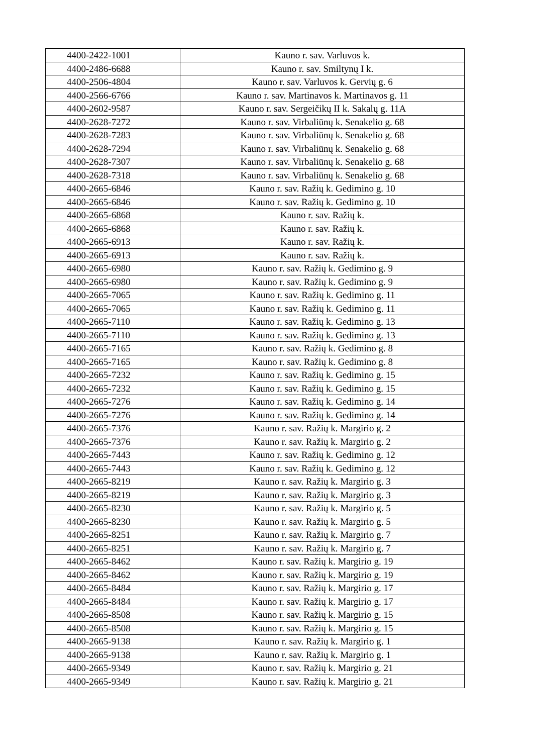| 4400-2422-1001 | Kauno r. sav. Varluvos k. |
| 4400-2486-6688 | Kauno r. sav. Smiltynų I k. |
| 4400-2506-4804 | Kauno r. sav. Varluvos k. Gervių g. 6 |
| 4400-2566-6766 | Kauno r. sav. Martinavos k. Martinavos g. 11 |
| 4400-2602-9587 | Kauno r. sav. Sergeičikų II k. Sakalų g. 11A |
| 4400-2628-7272 | Kauno r. sav. Virbaliūnų k. Senakelio g. 68 |
| 4400-2628-7283 | Kauno r. sav. Virbaliūnų k. Senakelio g. 68 |
| 4400-2628-7294 | Kauno r. sav. Virbaliūnų k. Senakelio g. 68 |
| 4400-2628-7307 | Kauno r. sav. Virbaliūnų k. Senakelio g. 68 |
| 4400-2628-7318 | Kauno r. sav. Virbaliūnų k. Senakelio g. 68 |
| 4400-2665-6846 | Kauno r. sav. Ražių k. Gedimino g. 10 |
| 4400-2665-6846 | Kauno r. sav. Ražių k. Gedimino g. 10 |
| 4400-2665-6868 | Kauno r. sav. Ražių k. |
| 4400-2665-6868 | Kauno r. sav. Ražių k. |
| 4400-2665-6913 | Kauno r. sav. Ražių k. |
| 4400-2665-6913 | Kauno r. sav. Ražių k. |
| 4400-2665-6980 | Kauno r. sav. Ražių k. Gedimino g. 9 |
| 4400-2665-6980 | Kauno r. sav. Ražių k. Gedimino g. 9 |
| 4400-2665-7065 | Kauno r. sav. Ražių k. Gedimino g. 11 |
| 4400-2665-7065 | Kauno r. sav. Ražių k. Gedimino g. 11 |
| 4400-2665-7110 | Kauno r. sav. Ražių k. Gedimino g. 13 |
| 4400-2665-7110 | Kauno r. sav. Ražių k. Gedimino g. 13 |
| 4400-2665-7165 | Kauno r. sav. Ražių k. Gedimino g. 8 |
| 4400-2665-7165 | Kauno r. sav. Ražių k. Gedimino g. 8 |
| 4400-2665-7232 | Kauno r. sav. Ražių k. Gedimino g. 15 |
| 4400-2665-7232 | Kauno r. sav. Ražių k. Gedimino g. 15 |
| 4400-2665-7276 | Kauno r. sav. Ražių k. Gedimino g. 14 |
| 4400-2665-7276 | Kauno r. sav. Ražių k. Gedimino g. 14 |
| 4400-2665-7376 | Kauno r. sav. Ražių k. Margirio g. 2 |
| 4400-2665-7376 | Kauno r. sav. Ražių k. Margirio g. 2 |
| 4400-2665-7443 | Kauno r. sav. Ražių k. Gedimino g. 12 |
| 4400-2665-7443 | Kauno r. sav. Ražių k. Gedimino g. 12 |
| 4400-2665-8219 | Kauno r. sav. Ražių k. Margirio g. 3 |
| 4400-2665-8219 | Kauno r. sav. Ražių k. Margirio g. 3 |
| 4400-2665-8230 | Kauno r. sav. Ražių k. Margirio g. 5 |
| 4400-2665-8230 | Kauno r. sav. Ražių k. Margirio g. 5 |
| 4400-2665-8251 | Kauno r. sav. Ražių k. Margirio g. 7 |
| 4400-2665-8251 | Kauno r. sav. Ražių k. Margirio g. 7 |
| 4400-2665-8462 | Kauno r. sav. Ražių k. Margirio g. 19 |
| 4400-2665-8462 | Kauno r. sav. Ražių k. Margirio g. 19 |
| 4400-2665-8484 | Kauno r. sav. Ražių k. Margirio g. 17 |
| 4400-2665-8484 | Kauno r. sav. Ražių k. Margirio g. 17 |
| 4400-2665-8508 | Kauno r. sav. Ražių k. Margirio g. 15 |
| 4400-2665-8508 | Kauno r. sav. Ražių k. Margirio g. 15 |
| 4400-2665-9138 | Kauno r. sav. Ražių k. Margirio g. 1 |
| 4400-2665-9138 | Kauno r. sav. Ražių k. Margirio g. 1 |
| 4400-2665-9349 | Kauno r. sav. Ražių k. Margirio g. 21 |
| 4400-2665-9349 | Kauno r. sav. Ražių k. Margirio g. 21 |